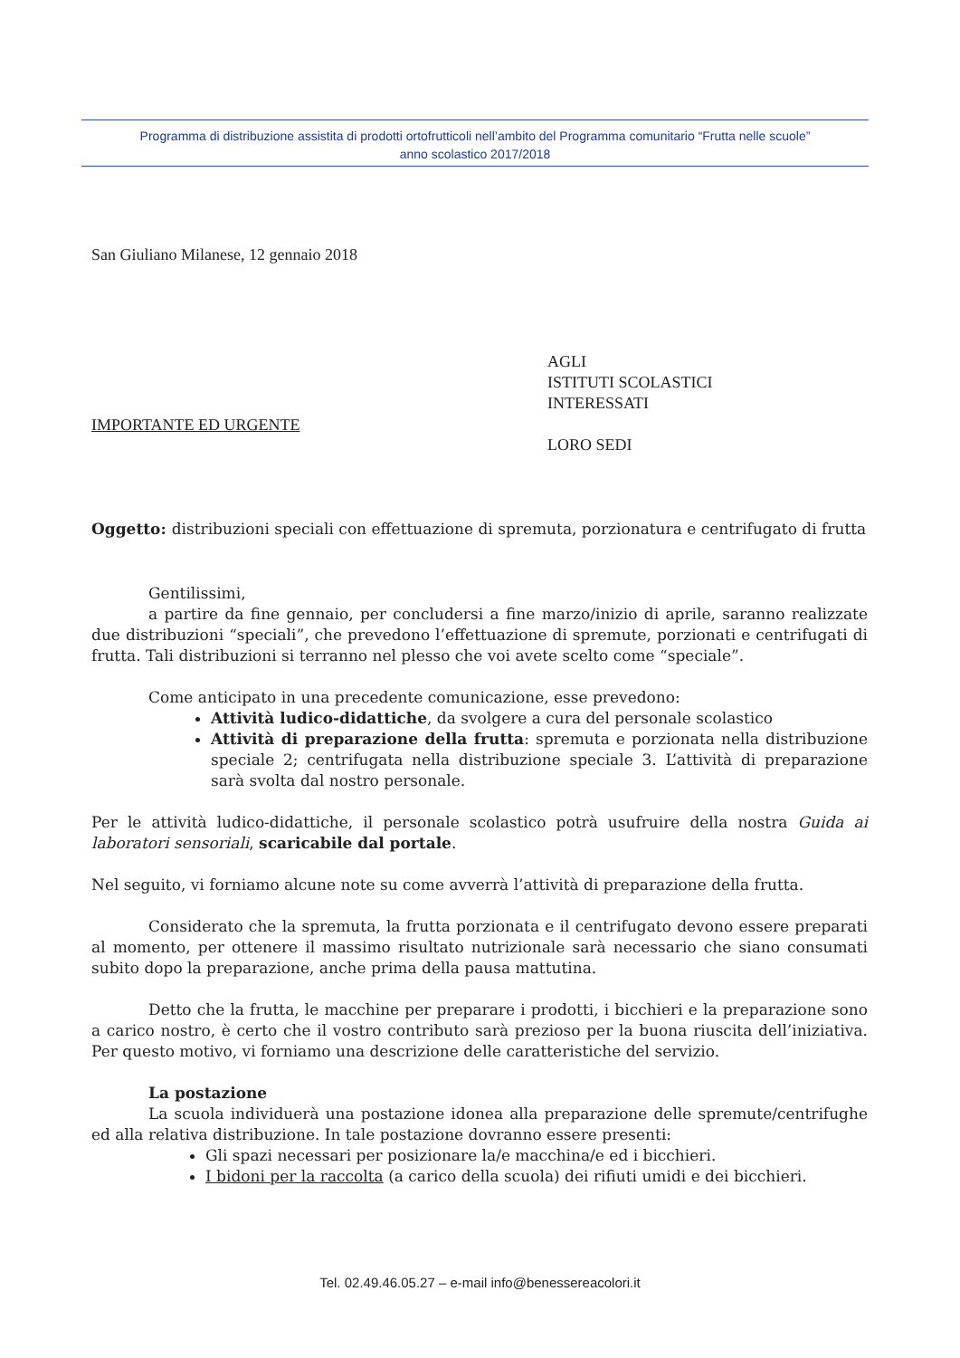Programma di distribuzione assistita di prodotti ortofrutticoli nell’ambito del Programma comunitario “Frutta nelle scuole”
anno scolastico 2017/2018
San Giuliano Milanese, 12 gennaio 2018
IMPORTANTE ED URGENTE
AGLI
ISTITUTI SCOLASTICI
INTERESSATI
LORO SEDI
Oggetto: distribuzioni speciali con effettuazione di spremuta, porzionatura e centrifugato di frutta
Gentilissimi,
a partire da fine gennaio, per concludersi a fine marzo/inizio di aprile, saranno realizzate due distribuzioni “speciali”, che prevedono l’effettuazione di spremute, porzionati e centrifugati di frutta. Tali distribuzioni si terranno nel plesso che voi avete scelto come “speciale”.
Come anticipato in una precedente comunicazione, esse prevedono:
Attività ludico-didattiche, da svolgere a cura del personale scolastico
Attività di preparazione della frutta: spremuta e porzionata nella distribuzione speciale 2; centrifugata nella distribuzione speciale 3. L’attività di preparazione sarà svolta dal nostro personale.
Per le attività ludico-didattiche, il personale scolastico potrà usufruire della nostra Guida ai laboratori sensoriali, scaricabile dal portale.
Nel seguito, vi forniamo alcune note su come avverrà l’attività di preparazione della frutta.
Considerato che la spremuta, la frutta porzionata e il centrifugato devono essere preparati al momento, per ottenere il massimo risultato nutrizionale sarà necessario che siano consumati subito dopo la preparazione, anche prima della pausa mattutina.
Detto che la frutta, le macchine per preparare i prodotti, i bicchieri e la preparazione sono a carico nostro, è certo che il vostro contributo sarà prezioso per la buona riuscita dell’iniziativa. Per questo motivo, vi forniamo una descrizione delle caratteristiche del servizio.
La postazione
La scuola individuerà una postazione idonea alla preparazione delle spremute/centrifughe ed alla relativa distribuzione. In tale postazione dovranno essere presenti:
Gli spazi necessari per posizionare la/e macchina/e ed i bicchieri.
I bidoni per la raccolta (a carico della scuola) dei rifiuti umidi e dei bicchieri.
Tel. 02.49.46.05.27 – e-mail info@benessereacolori.it